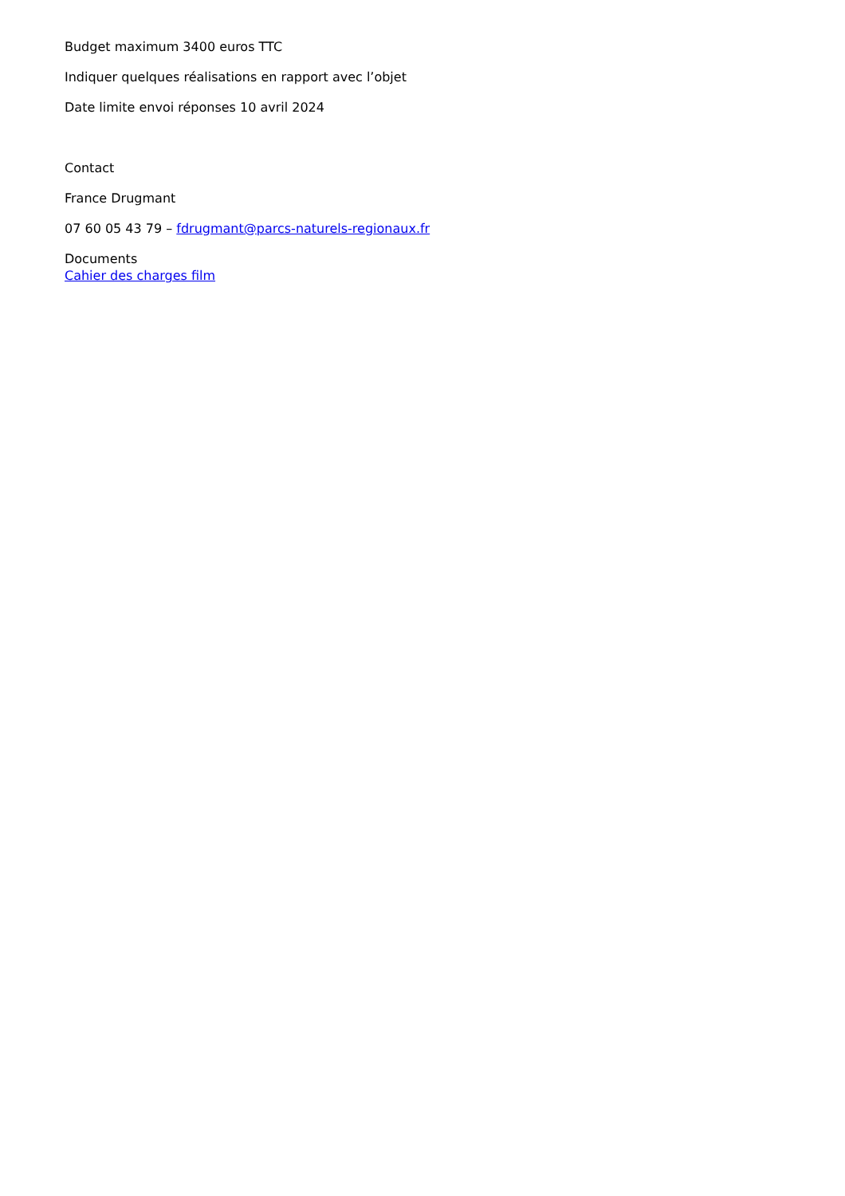Budget maximum 3400 euros TTC
Indiquer quelques réalisations en rapport avec l’objet
Date limite envoi réponses 10 avril 2024
Contact
France Drugmant
07 60 05 43 79 – fdrugmant@parcs-naturels-regionaux.fr
Documents
Cahier des charges film